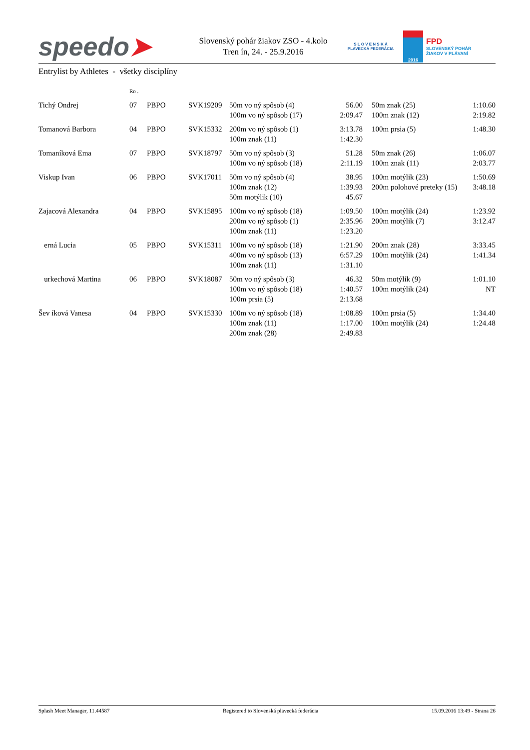speedo➤
Slovenský pohár žiakov ZSO - 4.kolo
Tren ín, 24. - 25.9.2016
S L O V E N S K Á
PLAVECKÁ FEDERÁCIA
2016
FPD
SLOVENSKÝ POHÁR
ŽIAKOV V PLÁVANÍ
Entrylist by Athletes - všetky disciplíny
| | Ro . | | | | | | | |
| Tichý Ondrej | 07 | PBPO | SVK19209 | 50m vo ný spôsob (4) 100m vo ný spôsob (17) | 56.00 2:09.47 | | 50m znak (25) 100m znak (12) | 1:10.60 2:19.82 |
| Tomanová Barbora | 04 | PBPO | SVK15332 | 200m vo ný spôsob (1) 100m znak (11) | 3:13.78 1:42.30 | | 100m prsia (5) | 1:48.30 |
| Tomaníková Ema | 07 | PBPO | SVK18797 | 50m vo ný spôsob (3) 100m vo ný spôsob (18) | 51.28 2:11.19 | | 50m znak (26) 100m znak (11) | 1:06.07 2:03.77 |
| Viskup Ivan | 06 | PBPO | SVK17011 | 50m vo ný spôsob (4) 100m znak (12) 50m motýlik (10) | 38.95 1:39.93 45.67 | | 100m motýlik (23) 200m polohové preteky (15) | 1:50.69 3:48.18 |
| Zajacová Alexandra | 04 | PBPO | SVK15895 | 100m vo ný spôsob (18) 200m vo ný spôsob (1) 100m znak (11) | 1:09.50 2:35.96 1:23.20 | | 100m motýlik (24) 200m motýlik (7) | 1:23.92 3:12.47 |
| erná Lucia | 05 | PBPO | SVK15311 | 100m vo ný spôsob (18) 400m vo ný spôsob (13) 100m znak (11) | 1:21.90 6:57.29 1:31.10 | | 200m znak (28) 100m motýlik (24) | 3:33.45 1:41.34 |
| urkechová Martina | 06 | PBPO | SVK18087 | 50m vo ný spôsob (3) 100m vo ný spôsob (18) 100m prsia (5) | 46.32 1:40.57 2:13.68 | | 50m motýlik (9) 100m motýlik (24) | 1:01.10 NT |
| Šev íková Vanesa | 04 | PBPO | SVK15330 | 100m vo ný spôsob (18) 100m znak (11) 200m znak (28) | 1:08.89 1:17.00 2:49.83 | | 100m prsia (5) 100m motýlik (24) | 1:34.40 1:24.48 |
Splash Meet Manager, 11.44587 Registered to Slovenská plavecká federácia 15.09.2016 13:49 - Strana 26